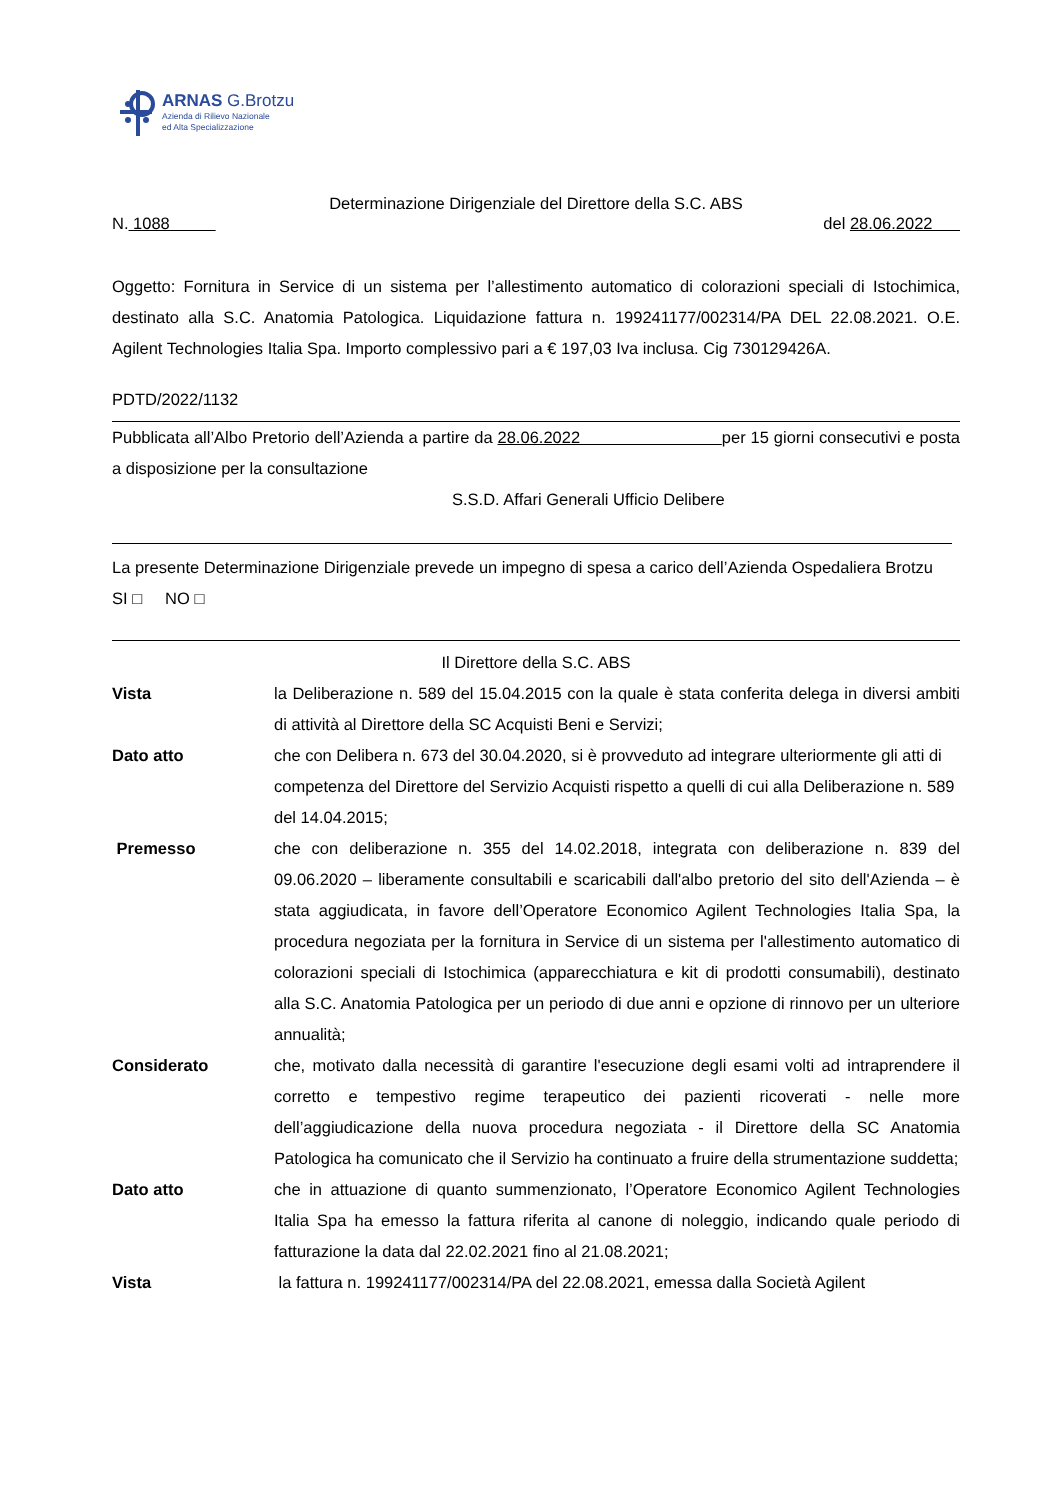ARNAS G.Brotzu
Azienda di Rilievo Nazionale
ed Alta Specializzazione
Determinazione Dirigenziale del Direttore della S.C. ABS
N. 1088 del 28.06.2022
Oggetto: Fornitura in Service di un sistema per l’allestimento automatico di colorazioni speciali di Istochimica, destinato alla S.C. Anatomia Patologica. Liquidazione fattura n. 199241177/002314/PA DEL 22.08.2021. O.E. Agilent Technologies Italia Spa. Importo complessivo pari a € 197,03 Iva inclusa. Cig 730129426A.
PDTD/2022/1132
Pubblicata all’Albo Pretorio dell’Azienda a partire da 28.06.2022 per 15 giorni consecutivi e posta a disposizione per la consultazione
S.S.D. Affari Generali Ufficio Delibere
La presente Determinazione Dirigenziale prevede un impegno di spesa a carico dell’Azienda Ospedaliera Brotzu
SI □ NO □
Il Direttore della S.C. ABS
Vista la Deliberazione n. 589 del 15.04.2015 con la quale è stata conferita delega in diversi ambiti di attività al Direttore della SC Acquisti Beni e Servizi;
Dato atto che con Delibera n. 673 del 30.04.2020, si è provveduto ad integrare ulteriormente gli atti di competenza del Direttore del Servizio Acquisti rispetto a quelli di cui alla Deliberazione n. 589 del 14.04.2015;
Premesso che con deliberazione n. 355 del 14.02.2018, integrata con deliberazione n. 839 del 09.06.2020 – liberamente consultabili e scaricabili dall'albo pretorio del sito dell'Azienda – è stata aggiudicata, in favore dell’Operatore Economico Agilent Technologies Italia Spa, la procedura negoziata per la fornitura in Service di un sistema per l'allestimento automatico di colorazioni speciali di Istochimica (apparecchiatura e kit di prodotti consumabili), destinato alla S.C. Anatomia Patologica per un periodo di due anni e opzione di rinnovo per un ulteriore annualità;
Considerato che, motivato dalla necessità di garantire l'esecuzione degli esami volti ad intraprendere il corretto e tempestivo regime terapeutico dei pazienti ricoverati - nelle more dell’aggiudicazione della nuova procedura negoziata - il Direttore della SC Anatomia Patologica ha comunicato che il Servizio ha continuato a fruire della strumentazione suddetta;
Dato atto che in attuazione di quanto summenzionato, l’Operatore Economico Agilent Technologies Italia Spa ha emesso la fattura riferita al canone di noleggio, indicando quale periodo di fatturazione la data dal 22.02.2021 fino al 21.08.2021;
Vista la fattura n. 199241177/002314/PA del 22.08.2021, emessa dalla Società Agilent